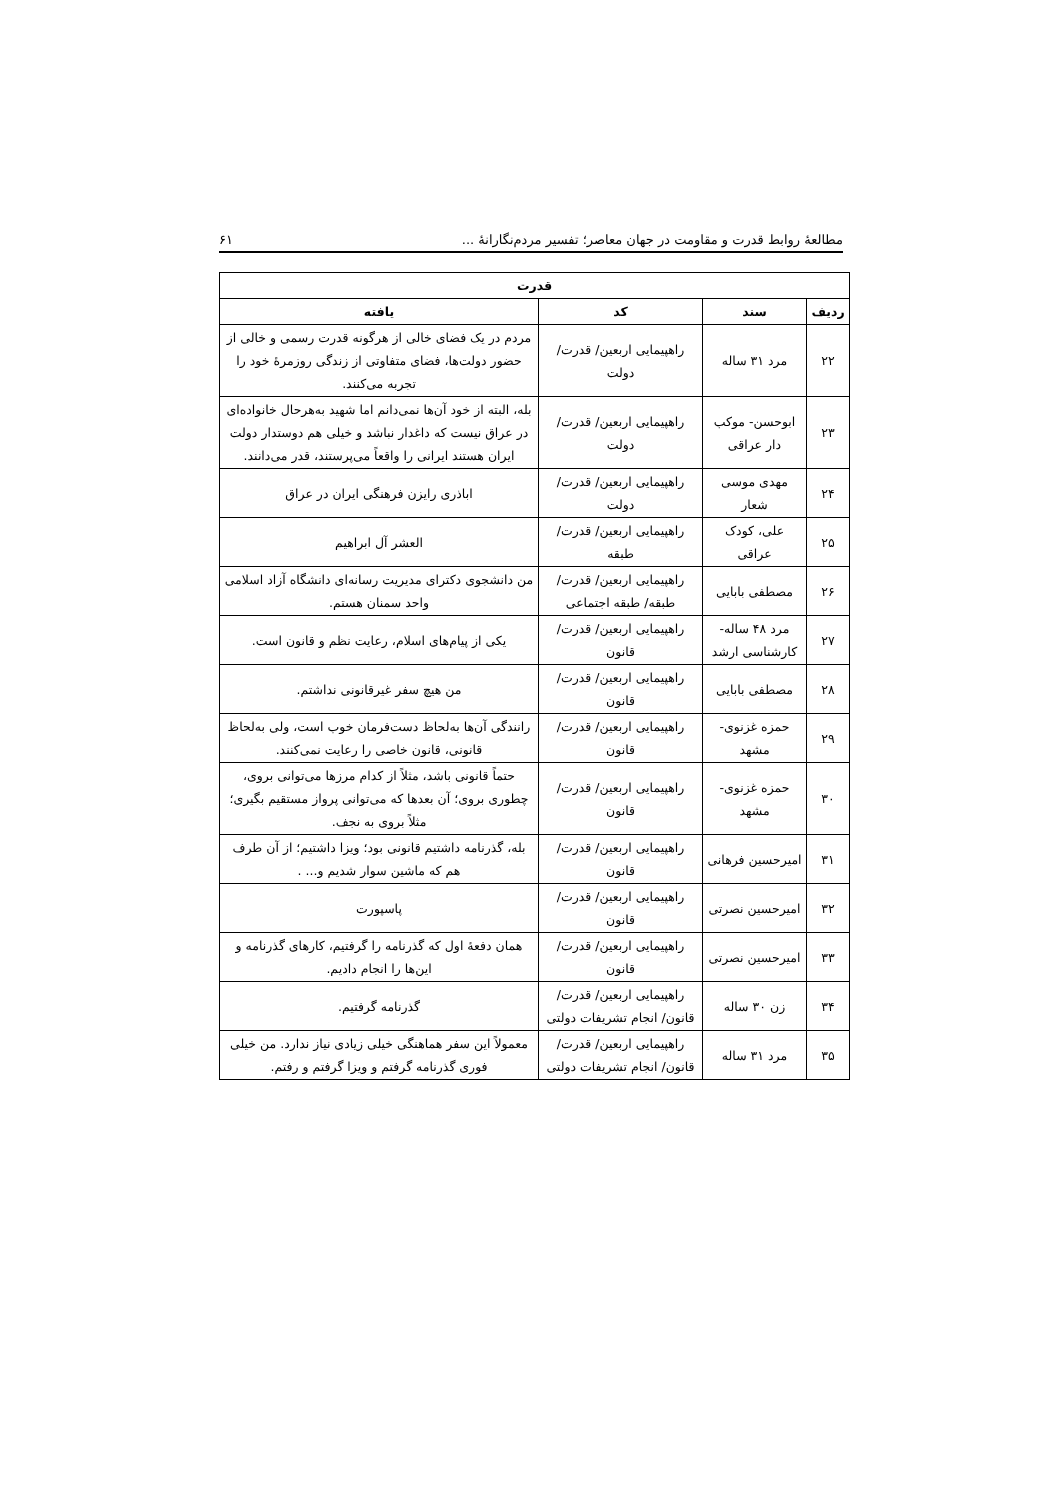مطالعهٔ روابط قدرت و مقاومت در جهان معاصر؛ تفسیر مردم‌نگارانهٔ ... ۶۱
| قدرت | | | |
| --- | --- | --- | --- |
| ردیف | سند | کد | یافته |
| ۲۲ | مرد ۳۱ ساله | راهپیمایی اربعین/ قدرت/ دولت | مردم در یک فضای خالی از هرگونه قدرت رسمی و خالی از حضور دولت‌ها، فضای متفاوتی از زندگی روزمرهٔ خود را تجربه می‌کنند. |
| ۲۳ | ابوحسن- موکب دار عراقی | راهپیمایی اربعین/ قدرت/ دولت | بله، البته از خود آن‌ها نمی‌دانم اما شهید به‌هرحال خانواده‌ای در عراق نیست که داغدار نباشد و خیلی هم دوستدار دولت ایران هستند ایرانی را واقعاً می‌پرستند، قدر می‌دانند. |
| ۲۴ | مهدی موسی شعار | راهپیمایی اربعین/ قدرت/ دولت | اباذری رایزن فرهنگی ایران در عراق |
| ۲۵ | علی، کودک عراقی | راهپیمایی اربعین/ قدرت/ طبقه | العشر آل ابراهیم |
| ۲۶ | مصطفی بابایی | راهپیمایی اربعین/ قدرت/ طبقه/ طبقه اجتماعی | من دانشجوی دکترای مدیریت رسانه‌ای دانشگاه آزاد اسلامی واحد سمنان هستم. |
| ۲۷ | مرد ۴۸ ساله- کارشناسی ارشد | راهپیمایی اربعین/ قدرت/ قانون | یکی از پیام‌های اسلام، رعایت نظم و قانون است. |
| ۲۸ | مصطفی بابایی | راهپیمایی اربعین/ قدرت/ قانون | من هیچ سفر غیرقانونی نداشتم. |
| ۲۹ | حمزه غزنوی- مشهد | راهپیمایی اربعین/ قدرت/ قانون | رانندگی آن‌ها به‌لحاظ دست‌فرمان خوب است، ولی به‌لحاظ قانونی، قانون خاصی را رعایت نمی‌کنند. |
| ۳۰ | حمزه غزنوی- مشهد | راهپیمایی اربعین/ قدرت/ قانون | حتماً قانونی باشد، مثلاً از کدام مرزها می‌توانی بروی، چطوری بروی؛ آن بعدها که می‌توانی پرواز مستقیم بگیری؛ مثلاً بروی به نجف. |
| ۳۱ | امیرحسین فرهانی | راهپیمایی اربعین/ قدرت/ قانون | بله، گذرنامه داشتیم قانونی بود؛ ویزا داشتیم؛ از آن طرف هم که ماشین سوار شدیم و... . |
| ۳۲ | امیرحسین نصرتی | راهپیمایی اربعین/ قدرت/ قانون | پاسپورت |
| ۳۳ | امیرحسین نصرتی | راهپیمایی اربعین/ قدرت/ قانون | همان دفعهٔ اول که گذرنامه را گرفتیم، کارهای گذرنامه و این‌ها را انجام دادیم. |
| ۳۴ | زن ۳۰ ساله | راهپیمایی اربعین/ قدرت/ قانون/ انجام تشریفات دولتی | گذرنامه گرفتیم. |
| ۳۵ | مرد ۳۱ ساله | راهپیمایی اربعین/ قدرت/ قانون/ انجام تشریفات دولتی | معمولاً این سفر هماهنگی خیلی زیادی نیاز ندارد. من خیلی فوری گذرنامه گرفتم و ویزا گرفتم و رفتم. |